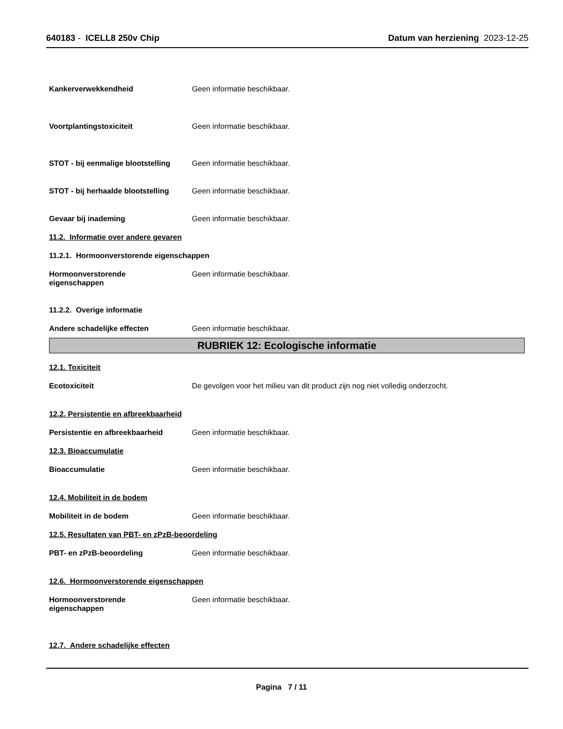640183 - ICELL8 250v Chip Datum van herziening 2023-12-25
Kankerverwekkendheid Geen informatie beschikbaar.
Voortplantingstoxiciteit Geen informatie beschikbaar.
STOT - bij eenmalige blootstelling
Geen informatie beschikbaar.
STOT - bij herhaalde blootstelling
Geen informatie beschikbaar.
Gevaar bij inademing Geen informatie beschikbaar.
11.2. Informatie over andere gevaren
11.2.1. Hormoonverstorende eigenschappen
Hormoonverstorende
eigenschappen
Geen informatie beschikbaar.
11.2.2. Overige informatie
Andere schadelijke effecten Geen informatie beschikbaar.
RUBRIEK 12: Ecologische informatie
12.1. Toxiciteit
Ecotoxiciteit De gevolgen voor het milieu van dit product zijn nog niet volledig onderzocht.
12.2. Persistentie en afbreekbaarheid
Persistentie en afbreekbaarheid Geen informatie beschikbaar.
12.3. Bioaccumulatie
Bioaccumulatie Geen informatie beschikbaar.
12.4. Mobiliteit in de bodem
Mobiliteit in de bodem Geen informatie beschikbaar.
12.5. Resultaten van PBT- en zPzB-beoordeling
PBT- en zPzB-beoordeling Geen informatie beschikbaar.
12.6. Hormoonverstorende eigenschappen
Hormoonverstorende
eigenschappen
Geen informatie beschikbaar.
12.7. Andere schadelijke effecten
Pagina 7 / 11